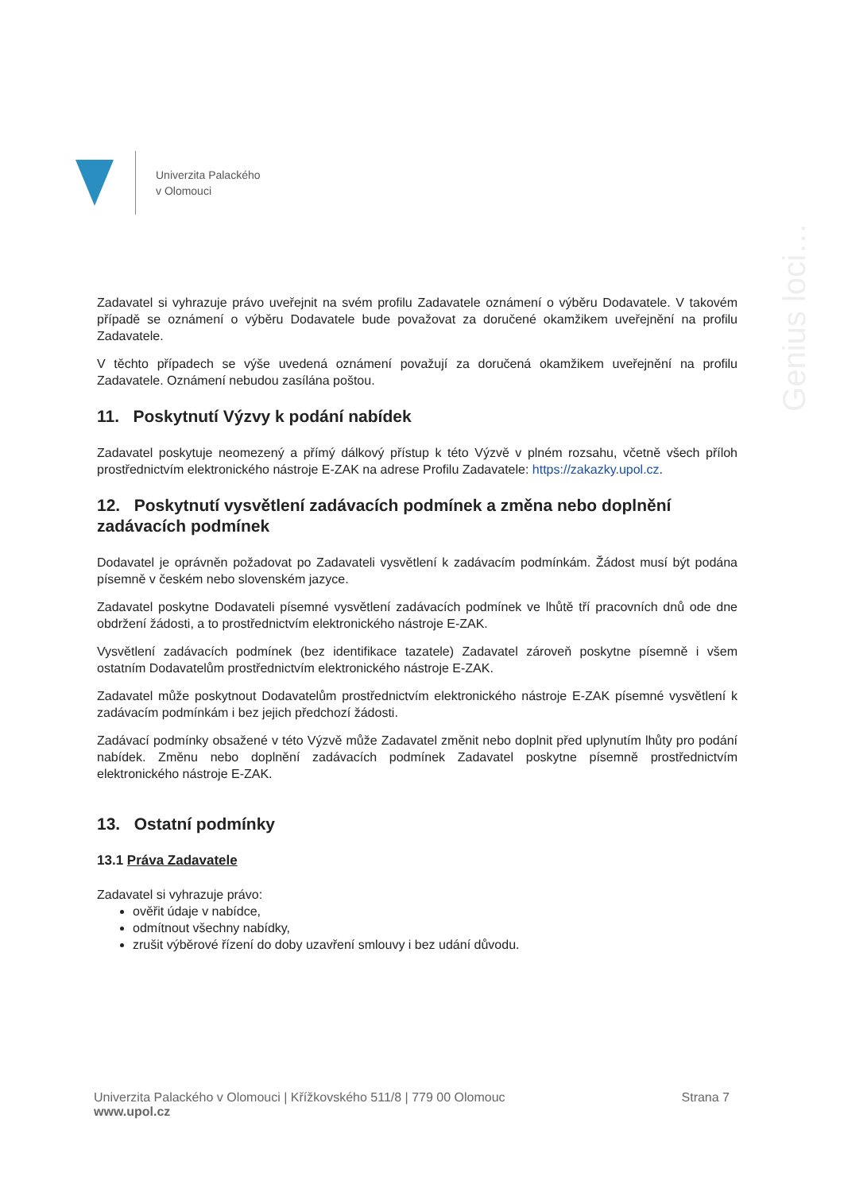Univerzita Palackého
v Olomouci
Genius loci…
Zadavatel si vyhrazuje právo uveřejnit na svém profilu Zadavatele oznámení o výběru Dodavatele. V takovém případě se oznámení o výběru Dodavatele bude považovat za doručené okamžikem uveřejnění na profilu Zadavatele.
V těchto případech se výše uvedená oznámení považují za doručená okamžikem uveřejnění na profilu Zadavatele. Oznámení nebudou zasílána poštou.
11. Poskytnutí Výzvy k podání nabídek
Zadavatel poskytuje neomezený a přímý dálkový přístup k této Výzvě v plném rozsahu, včetně všech příloh prostřednictvím elektronického nástroje E-ZAK na adrese Profilu Zadavatele: https://zakazky.upol.cz.
12. Poskytnutí vysvětlení zadávacích podmínek a změna nebo doplnění zadávacích podmínek
Dodavatel je oprávněn požadovat po Zadavateli vysvětlení k zadávacím podmínkám. Žádost musí být podána písemně v českém nebo slovenském jazyce.
Zadavatel poskytne Dodavateli písemné vysvětlení zadávacích podmínek ve lhůtě tří pracovních dnů ode dne obdržení žádosti, a to prostřednictvím elektronického nástroje E-ZAK.
Vysvětlení zadávacích podmínek (bez identifikace tazatele) Zadavatel zároveň poskytne písemně i všem ostatním Dodavatelům prostřednictvím elektronického nástroje E-ZAK.
Zadavatel může poskytnout Dodavatelům prostřednictvím elektronického nástroje E-ZAK písemné vysvětlení k zadávacím podmínkám i bez jejich předchozí žádosti.
Zadávací podmínky obsažené v této Výzvě může Zadavatel změnit nebo doplnit před uplynutím lhůty pro podání nabídek. Změnu nebo doplnění zadávacích podmínek Zadavatel poskytne písemně prostřednictvím elektronického nástroje E-ZAK.
13. Ostatní podmínky
13.1 Práva Zadavatele
Zadavatel si vyhrazuje právo:
ověřit údaje v nabídce,
odmítnout všechny nabídky,
zrušit výběrové řízení do doby uzavření smlouvy i bez udání důvodu.
Univerzita Palackého v Olomouci | Křížkovského 511/8 | 779 00 Olomouc
www.upol.cz
Strana 7